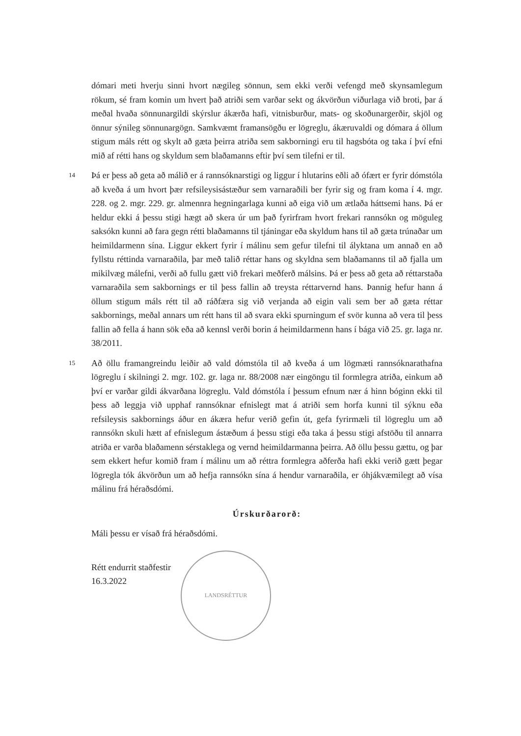dómari meti hverju sinni hvort nægileg sönnun, sem ekki verði vefengd með skynsamlegum rökum, sé fram komin um hvert það atriði sem varðar sekt og ákvörðun viðurlaga við broti, þar á meðal hvaða sönnunargildi skýrslur ákærða hafi, vitnisburður, mats- og skoðunargerðir, skjöl og önnur sýnileg sönnunargögn. Samkvæmt framansögðu er lögreglu, ákæruvaldi og dómara á öllum stigum máls rétt og skylt að gæta þeirra atriða sem sakborningi eru til hagsbóta og taka í því efni mið af rétti hans og skyldum sem blaðamanns eftir því sem tilefni er til.
14
Þá er þess að geta að málið er á rannsóknarstigi og liggur í hlutarins eðli að ófært er fyrir dómstóla að kveða á um hvort þær refsileysisástæður sem varnaraðili ber fyrir sig og fram koma í 4. mgr. 228. og 2. mgr. 229. gr. almennra hegningarlaga kunni að eiga við um ætlaða háttsemi hans. Þá er heldur ekki á þessu stigi hægt að skera úr um það fyrirfram hvort frekari rannsókn og möguleg saksókn kunni að fara gegn rétti blaðamanns til tjáningar eða skyldum hans til að gæta trúnaðar um heimildarmenn sína. Liggur ekkert fyrir í málinu sem gefur tilefni til ályktana um annað en að fyllstu réttinda varnaraðila, þar með talið réttar hans og skyldna sem blaðamanns til að fjalla um mikilvæg málefni, verði að fullu gætt við frekari meðferð málsins. Þá er þess að geta að réttarstaða varnaraðila sem sakbornings er til þess fallin að treysta réttarvernd hans. Þannig hefur hann á öllum stigum máls rétt til að ráðfæra sig við verjanda að eigin vali sem ber að gæta réttar sakbornings, meðal annars um rétt hans til að svara ekki spurningum ef svör kunna að vera til þess fallin að fella á hann sök eða að kennsl verði borin á heimildarmenn hans í bága við 25. gr. laga nr. 38/2011.
15
Að öllu framangreindu leiðir að vald dómstóla til að kveða á um lögmæti rannsóknarathafna lögreglu í skilningi 2. mgr. 102. gr. laga nr. 88/2008 nær eingöngu til formlegra atriða, einkum að því er varðar gildi ákvarðana lögreglu. Vald dómstóla í þessum efnum nær á hinn bóginn ekki til þess að leggja við upphaf rannsóknar efnislegt mat á atriði sem horfa kunni til sýknu eða refsileysis sakbornings áður en ákæra hefur verið gefin út, gefa fyrirmæli til lögreglu um að rannsókn skuli hætt af efnislegum ástæðum á þessu stigi eða taka á þessu stigi afstöðu til annarra atriða er varða blaðamenn sérstaklega og vernd heimildarmanna þeirra. Að öllu þessu gættu, og þar sem ekkert hefur komið fram í málinu um að réttra formlegra aðferða hafi ekki verið gætt þegar lögregla tók ákvörðun um að hefja rannsókn sína á hendur varnaraðila, er óhjákvæmilegt að vísa málinu frá héraðsdómi.
Úrskurðarorð:
Máli þessu er vísað frá héraðsdómi.
Rétt endurrit staðfestir
16.3.2022
LANDSRÉTTUR